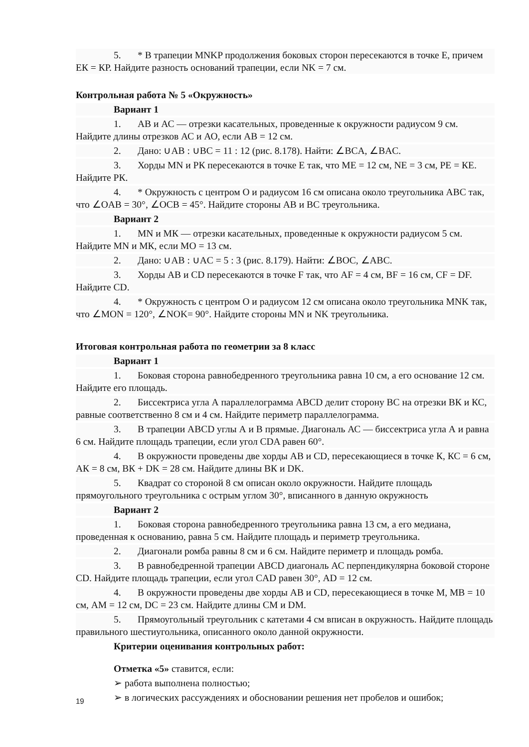5. * В трапеции MNKP продолжения боковых сторон пересекаются в точке Е, причем ЕК = КР. Найдите разность оснований трапеции, если NK = 7 см.
Контрольная работа № 5 «Окружность»
Вариант 1
1. АВ и АС — отрезки касательных, проведенные к окружности радиусом 9 см. Найдите длины отрезков АС и АО, если АВ = 12 см.
2. Дано: ∪AB : ∪BC = 11 : 12 (рис. 8.178). Найти: ∠BCA, ∠BAC.
3. Хорды MN и РК пересекаются в точке Е так, что ME = 12 см, NE = 3 см, РЕ = КЕ. Найдите РК.
4. * Окружность с центром О и радиусом 16 см описана около треугольника ABC так, что ∠OAB = 30°, ∠OCB = 45°. Найдите стороны АВ и ВС треугольника.
Вариант 2
1. MN и МК — отрезки касательных, проведенные к окружности радиусом 5 см. Найдите MN и МК, если МО = 13 см.
2. Дано: ∪AB : ∪AC = 5 : 3 (рис. 8.179). Найти: ∠BOC, ∠ABC.
3. Хорды АВ и CD пересекаются в точке F так, что AF = 4 см, BF = 16 см, CF = DF. Найдите CD.
4. * Окружность с центром О и радиусом 12 см описана около треугольника MNK так, что ∠MON = 120°, ∠NOK= 90°. Найдите стороны MN и NK треугольника.
Итоговая контрольная работа по геометрии за 8 класс
Вариант 1
1. Боковая сторона равнобедренного треугольника равна 10 см, а его основание 12 см. Найдите его площадь.
2. Биссектриса угла А параллелограмма ABCD делит сторону ВС на отрезки ВК и КС, равные соответственно 8 см и 4 см. Найдите периметр параллелограмма.
3. В трапеции ABCD углы А и В прямые. Диагональ АС — биссектриса угла А и равна 6 см. Найдите площадь трапеции, если угол CDA равен 60°.
4. В окружности проведены две хорды АВ и CD, пересекающиеся в точке К, КС = 6 см, АК = 8 см, ВК + DK = 28 см. Найдите длины ВК и DK.
5. Квадрат со стороной 8 см описан около окружности. Найдите площадь прямоугольного треугольника с острым углом 30°, вписанного в данную окружность
Вариант 2
1. Боковая сторона равнобедренного треугольника равна 13 см, а его медиана, проведенная к основанию, равна 5 см. Найдите площадь и периметр треугольника.
2. Диагонали ромба равны 8 см и 6 см. Найдите периметр и площадь ромба.
3. В равнобедренной трапеции ABCD диагональ АС перпендикулярна боковой стороне CD. Найдите площадь трапеции, если угол CAD равен 30°, AD = 12 см.
4. В окружности проведены две хорды АВ и CD, пересекающиеся в точке М, МВ = 10 см, AM = 12 см, DC = 23 см. Найдите длины СМ и DM.
5. Прямоугольный треугольник с катетами 4 см вписан в окружность. Найдите площадь правильного шестиугольника, описанного около данной окружности.
Критерии оценивания контрольных работ:
Отметка «5» ставится, если:
➢ работа выполнена полностью;
➢ в логических рассуждениях и обосновании решения нет пробелов и ошибок;
19